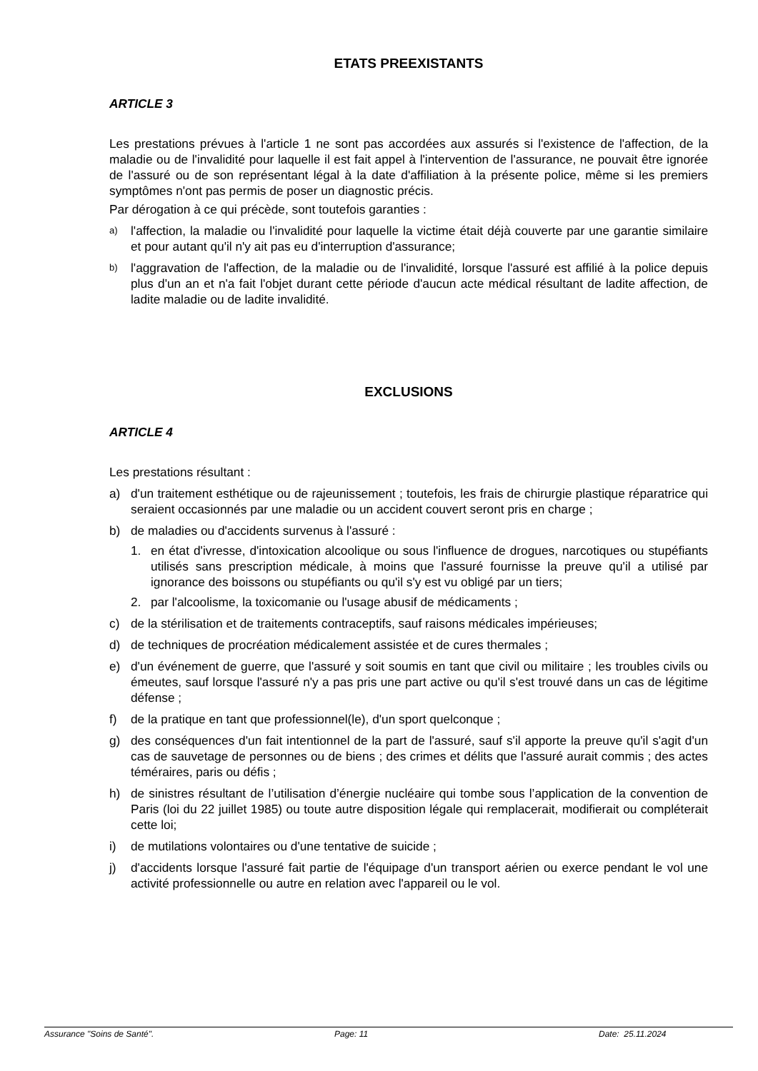ETATS PREEXISTANTS
ARTICLE 3
Les prestations prévues à l'article 1 ne sont pas accordées aux assurés si l'existence de l'affection, de la maladie ou de l'invalidité pour laquelle il est fait appel à l'intervention de l'assurance, ne pouvait être ignorée de l'assuré ou de son représentant légal à la date d'affiliation à la présente police, même si les premiers symptômes n'ont pas permis de poser un diagnostic précis.
Par dérogation à ce qui précède, sont toutefois garanties :
a) l'affection, la maladie ou l'invalidité pour laquelle la victime était déjà couverte par une garantie similaire et pour autant qu'il n'y ait pas eu d'interruption d'assurance;
b) l'aggravation de l'affection, de la maladie ou de l'invalidité, lorsque l'assuré est affilié à la police depuis plus d'un an et n'a fait l'objet durant cette période d'aucun acte médical résultant de ladite affection, de ladite maladie ou de ladite invalidité.
EXCLUSIONS
ARTICLE 4
Les prestations résultant :
a) d'un traitement esthétique ou de rajeunissement ; toutefois, les frais de chirurgie plastique réparatrice qui seraient occasionnés par une maladie ou un accident couvert seront pris en charge ;
b) de maladies ou d'accidents survenus à l'assuré :
1. en état d'ivresse, d'intoxication alcoolique ou sous l'influence de drogues, narcotiques ou stupéfiants utilisés sans prescription médicale, à moins que l'assuré fournisse la preuve qu'il a utilisé par ignorance des boissons ou stupéfiants ou qu'il s'y est vu obligé par un tiers;
2. par l'alcoolisme, la toxicomanie ou l'usage abusif de médicaments ;
c) de la stérilisation et de traitements contraceptifs, sauf raisons médicales impérieuses;
d) de techniques de procréation médicalement assistée et de cures thermales ;
e) d'un événement de guerre, que l'assuré y soit soumis en tant que civil ou militaire ; les troubles civils ou émeutes, sauf lorsque l'assuré n'y a pas pris une part active ou qu'il s'est trouvé dans un cas de légitime défense ;
f) de la pratique en tant que professionnel(le), d'un sport quelconque ;
g) des conséquences d'un fait intentionnel de la part de l'assuré, sauf s'il apporte la preuve qu'il s'agit d'un cas de sauvetage de personnes ou de biens ; des crimes et délits que l'assuré aurait commis ; des actes téméraires, paris ou défis ;
h) de sinistres résultant de l’utilisation d’énergie nucléaire qui tombe sous l’application de la convention de Paris (loi du 22 juillet 1985) ou toute autre disposition légale qui remplacerait, modifierait ou compléterait cette loi;
i) de mutilations volontaires ou d'une tentative de suicide ;
j) d'accidents lorsque l'assuré fait partie de l'équipage d'un transport aérien ou exerce pendant le vol une activité professionnelle ou autre en relation avec l'appareil ou le vol.
Assurance "Soins de Santé". Page: 11 Date: 25.11.2024